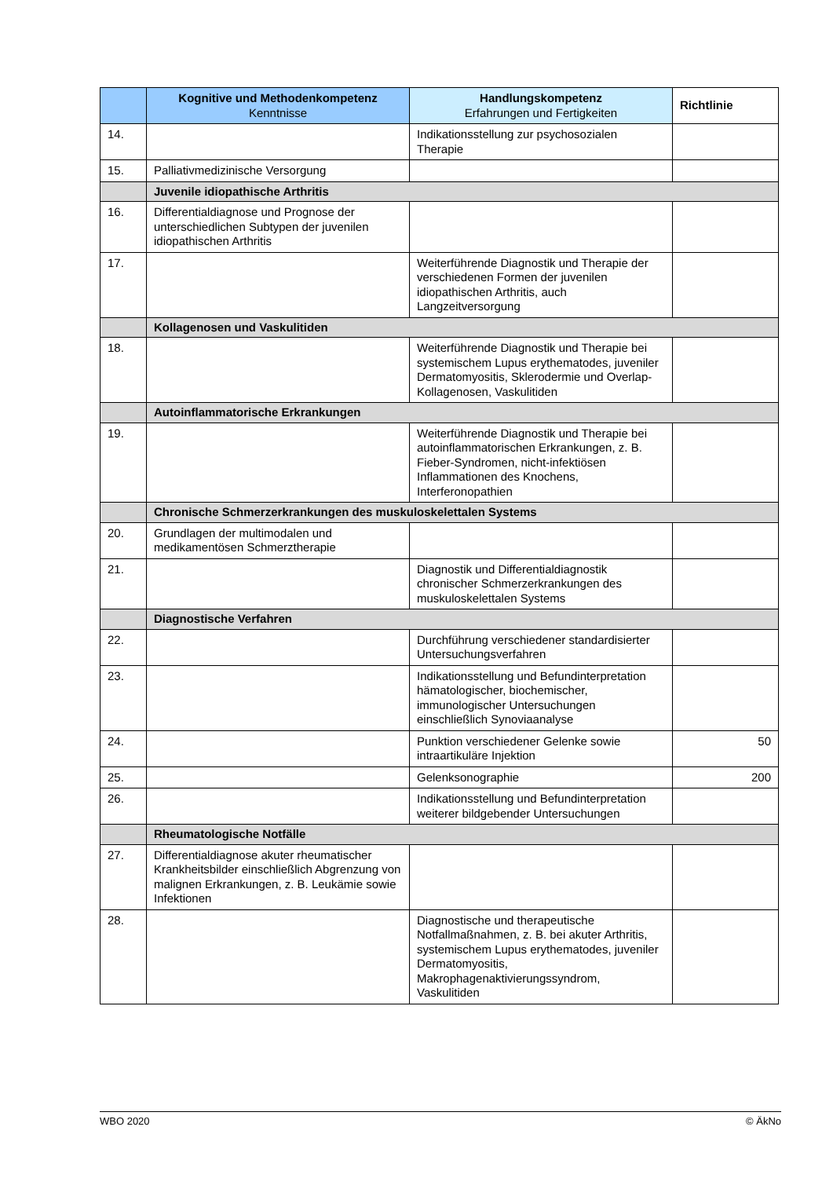| | Kognitive und Methodenkompetenz Kenntnisse | Handlungskompetenz Erfahrungen und Fertigkeiten | Richtlinie |
| --- | --- | --- | --- |
| 14. | | Indikationsstellung zur psychosozialen Therapie | |
| 15. | Palliativmedizinische Versorgung | | |
| | Juvenile idiopathische Arthritis | | |
| 16. | Differentialdiagnose und Prognose der unterschiedlichen Subtypen der juvenilen idiopathischen Arthritis | | |
| 17. | | Weiterführende Diagnostik und Therapie der verschiedenen Formen der juvenilen idiopathischen Arthritis, auch Langzeitversorgung | |
| | Kollagenosen und Vaskulitiden | | |
| 18. | | Weiterführende Diagnostik und Therapie bei systemischem Lupus erythematodes, juveniler Dermatomyositis, Sklerodermie und Overlap-Kollagenosen, Vaskulitiden | |
| | Autoinflammatorische Erkrankungen | | |
| 19. | | Weiterführende Diagnostik und Therapie bei autoinflammatorischen Erkrankungen, z. B. Fieber-Syndromen, nicht-infektiösen Inflammationen des Knochens, Interferonopathien | |
| | Chronische Schmerzerkrankungen des muskuloskelettalen Systems | | |
| 20. | Grundlagen der multimodalen und medikamentösen Schmerztherapie | | |
| 21. | | Diagnostik und Differentialdiagnostik chronischer Schmerzerkrankungen des muskuloskelettalen Systems | |
| | Diagnostische Verfahren | | |
| 22. | | Durchführung verschiedener standardisierter Untersuchungsverfahren | |
| 23. | | Indikationsstellung und Befundinterpretation hämatologischer, biochemischer, immunologischer Untersuchungen einschließlich Synoviaanalyse | |
| 24. | | Punktion verschiedener Gelenke sowie intraartikuläre Injektion | 50 |
| 25. | | Gelenksonographie | 200 |
| 26. | | Indikationsstellung und Befundinterpretation weiterer bildgebender Untersuchungen | |
| | Rheumatologische Notfälle | | |
| 27. | Differentialdiagnose akuter rheumatischer Krankheitsbilder einschließlich Abgrenzung von malignen Erkrankungen, z. B. Leukämie sowie Infektionen | | |
| 28. | | Diagnostische und therapeutische Notfallmaßnahmen, z. B. bei akuter Arthritis, systemischem Lupus erythematodes, juveniler Dermatomyositis, Makrophagenaktivierungssyndrom, Vaskulitiden | |
WBO 2020 © ÄkNo